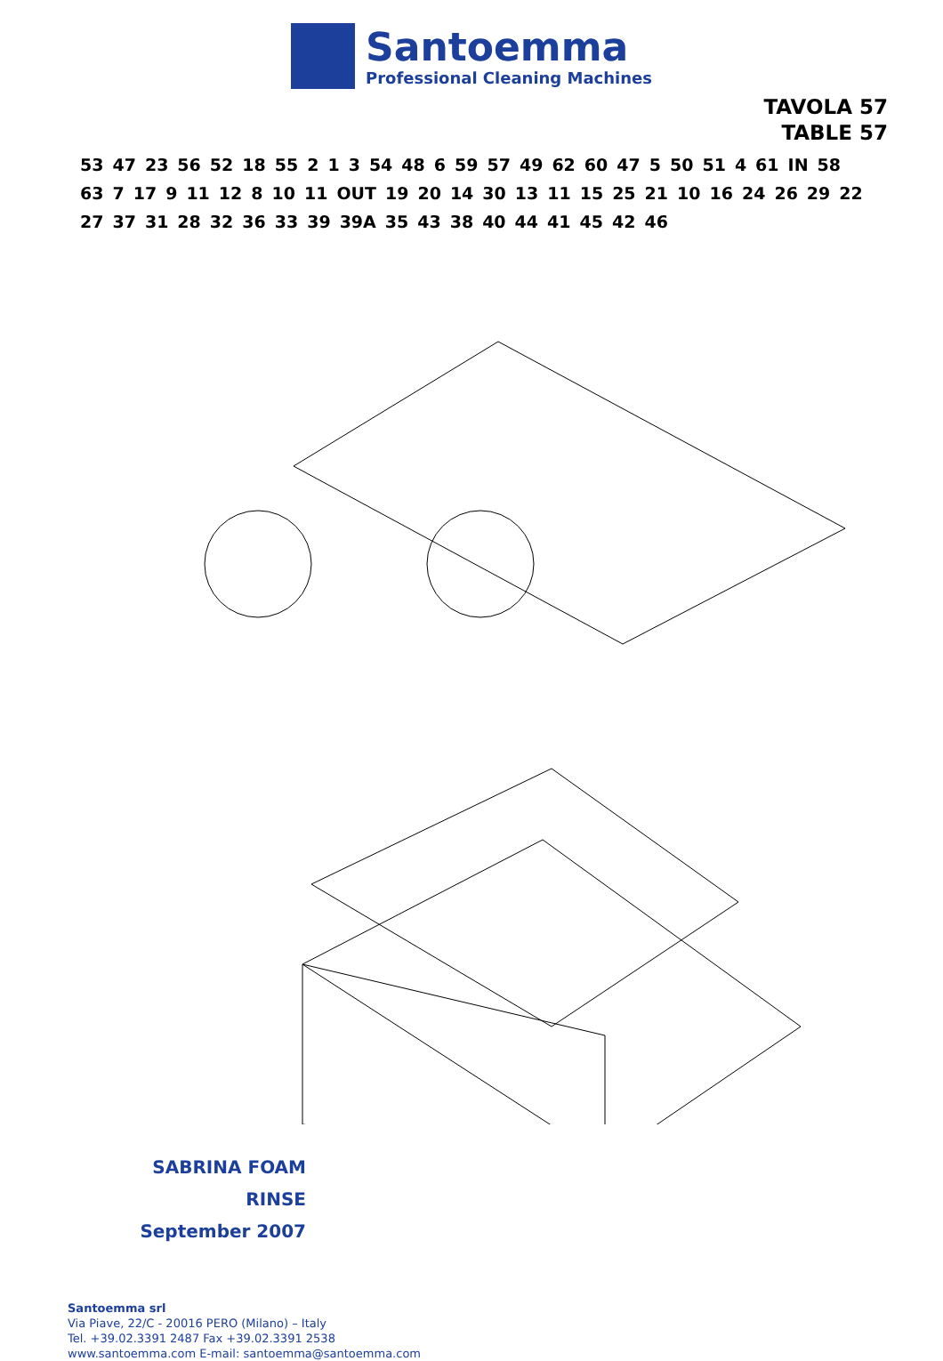Santoemma
Professional Cleaning Machines
TAVOLA 57
TABLE 57
53 47 23 56 52 18 55 2 1 3 54 48 6 59 57 49 62 60 47 5 50 51 4 61 IN 58 63 7 17 9 11 12 8 10 11 OUT 19 20 14 30 13 11 15 25 21 10 16 24 26 29 22 27 37 31 28 32 36 33 39 39A 35 43 38 40 44 41 45 42 46
SABRINA FOAM RINSE
September 2007
Santoemma srl
Via Piave, 22/C - 20016 PERO (Milano) – Italy
Tel. +39.02.3391 2487 Fax +39.02.3391 2538
www.santoemma.com E-mail: santoemma@santoemma.com